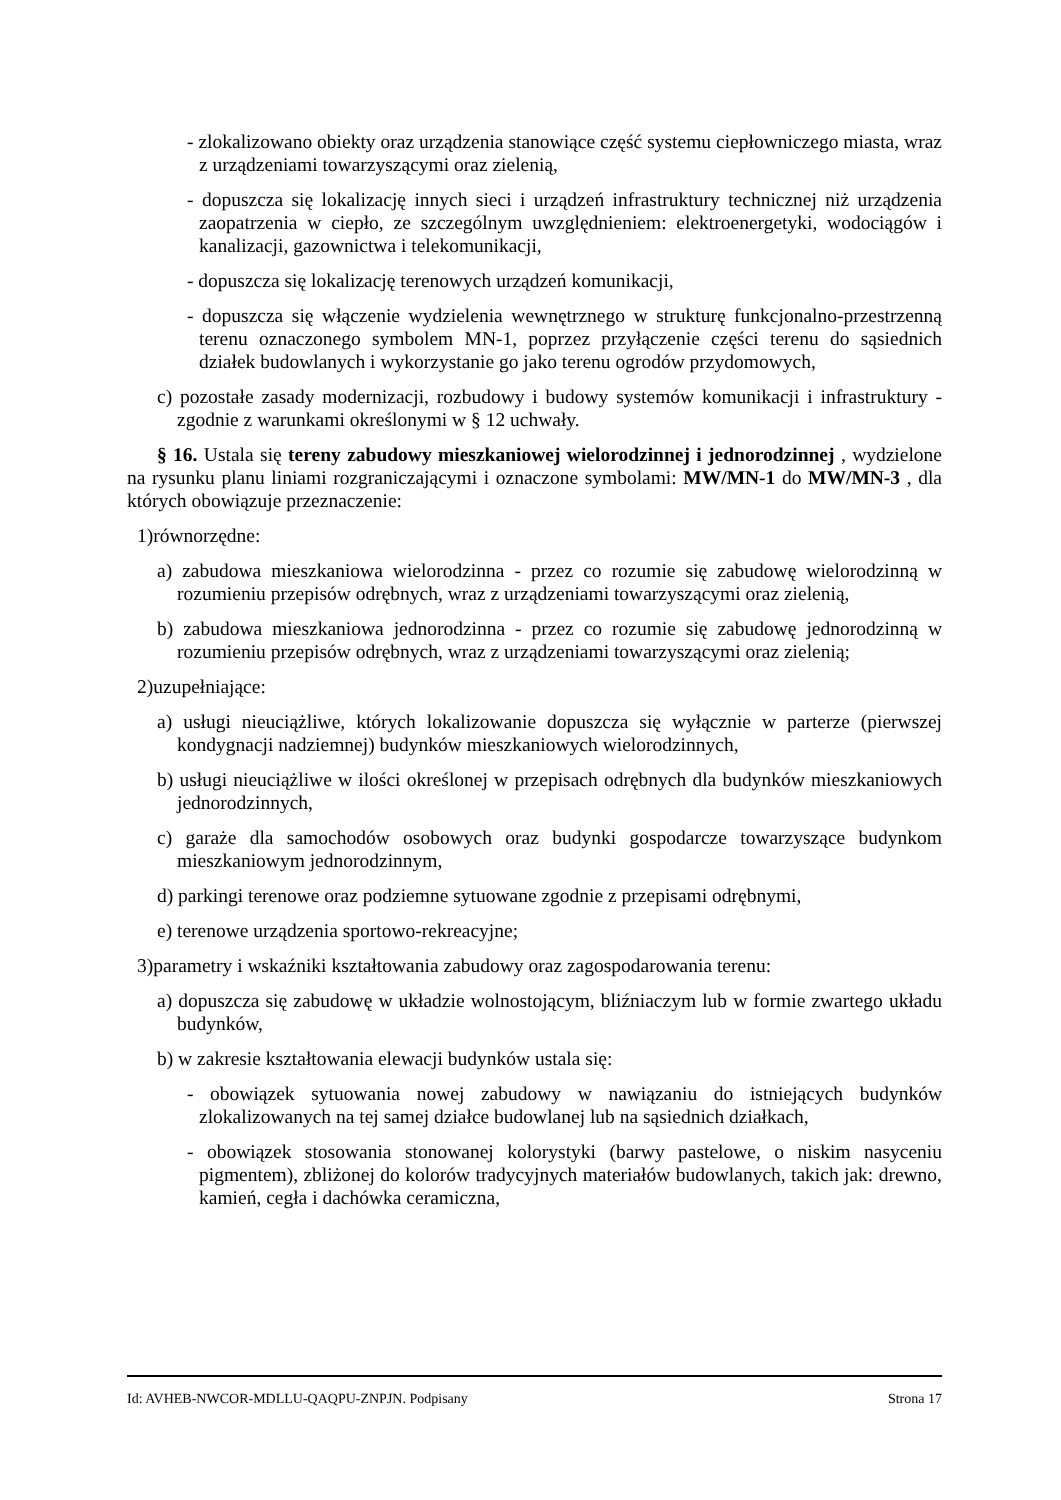- zlokalizowano obiekty oraz urządzenia stanowiące część systemu ciepłowniczego miasta, wraz z urządzeniami towarzyszącymi oraz zielenią,
- dopuszcza się lokalizację innych sieci i urządzeń infrastruktury technicznej niż urządzenia zaopatrzenia w ciepło, ze szczególnym uwzględnieniem: elektroenergetyki, wodociągów i kanalizacji, gazownictwa i telekomunikacji,
- dopuszcza się lokalizację terenowych urządzeń komunikacji,
- dopuszcza się włączenie wydzielenia wewnętrznego w strukturę funkcjonalno-przestrzenną terenu oznaczonego symbolem MN-1, poprzez przyłączenie części terenu do sąsiednich działek budowlanych i wykorzystanie go jako terenu ogrodów przydomowych,
c) pozostałe zasady modernizacji, rozbudowy i budowy systemów komunikacji i infrastruktury - zgodnie z warunkami określonymi w § 12 uchwały.
§ 16. Ustala się tereny zabudowy mieszkaniowej wielorodzinnej i jednorodzinnej , wydzielone na rysunku planu liniami rozgraniczającymi i oznaczone symbolami: MW/MN-1 do MW/MN-3 , dla których obowiązuje przeznaczenie:
1)równorzędne:
a) zabudowa mieszkaniowa wielorodzinna - przez co rozumie się zabudowę wielorodzinną w rozumieniu przepisów odrębnych, wraz z urządzeniami towarzyszącymi oraz zielenią,
b) zabudowa mieszkaniowa jednorodzinna - przez co rozumie się zabudowę jednorodzinną w rozumieniu przepisów odrębnych, wraz z urządzeniami towarzyszącymi oraz zielenią;
2)uzupełniające:
a) usługi nieuciążliwe, których lokalizowanie dopuszcza się wyłącznie w parterze (pierwszej kondygnacji nadziemnej) budynków mieszkaniowych wielorodzinnych,
b) usługi nieuciążliwe w ilości określonej w przepisach odrębnych dla budynków mieszkaniowych jednorodzinnych,
c) garaże dla samochodów osobowych oraz budynki gospodarcze towarzyszące budynkom mieszkaniowym jednorodzinnym,
d) parkingi terenowe oraz podziemne sytuowane zgodnie z przepisami odrębnymi,
e) terenowe urządzenia sportowo-rekreacyjne;
3)parametry i wskaźniki kształtowania zabudowy oraz zagospodarowania terenu:
a) dopuszcza się zabudowę w układzie wolnostojącym, bliźniaczym lub w formie zwartego układu budynków,
b) w zakresie kształtowania elewacji budynków ustala się:
- obowiązek sytuowania nowej zabudowy w nawiązaniu do istniejących budynków zlokalizowanych na tej samej działce budowlanej lub na sąsiednich działkach,
- obowiązek stosowania stonowanej kolorystyki (barwy pastelowe, o niskim nasyceniu pigmentem), zbliżonej do kolorów tradycyjnych materiałów budowlanych, takich jak: drewno, kamień, cegła i dachówka ceramiczna,
Id: AVHEB-NWCOR-MDLLU-QAQPU-ZNPJN. Podpisany Strona 17